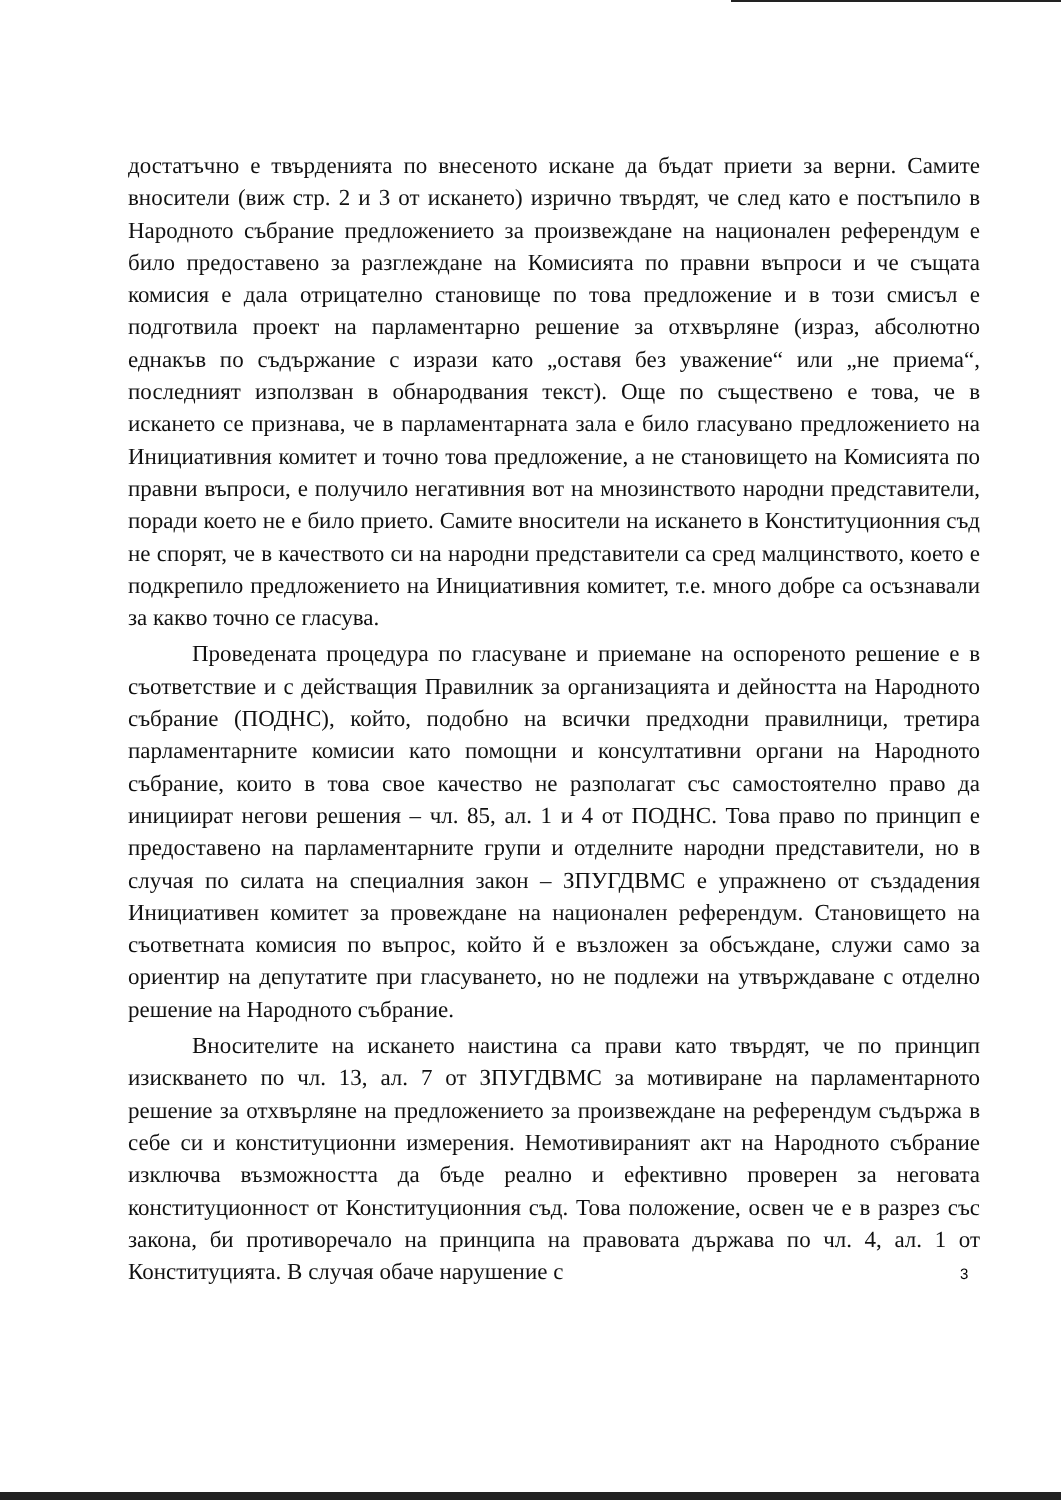достатъчно е твърденията по внесеното искане да бъдат приети за верни. Самите вносители (виж стр. 2 и 3 от искането) изрично твърдят, че след като е постъпило в Народното събрание предложението за произвеждане на национален референдум е било предоставено за разглеждане на Комисията по правни въпроси и че същата комисия е дала отрицателно становище по това предложение и в този смисъл е подготвила проект на парламентарно решение за отхвърляне (израз, абсолютно еднакъв по съдържание с изрази като „оставя без уважение“ или „не приема“, последният използван в обнародвания текст). Още по съществено е това, че в искането се признава, че в парламентарната зала е било гласувано предложението на Инициативния комитет и точно това предложение, а не становището на Комисията по правни въпроси, е получило негативния вот на мнозинството народни представители, поради което не е било прието. Самите вносители на искането в Конституционния съд не спорят, че в качеството си на народни представители са сред малцинството, което е подкрепило предложението на Инициативния комитет, т.е. много добре са осъзнавали за какво точно се гласува.
Проведената процедура по гласуване и приемане на оспореното решение е в съответствие и с действащия Правилник за организацията и дейността на Народното събрание (ПОДНС), който, подобно на всички предходни правилници, третира парламентарните комисии като помощни и консултативни органи на Народното събрание, които в това свое качество не разполагат със самостоятелно право да инициират негови решения – чл. 85, ал. 1 и 4 от ПОДНС. Това право по принцип е предоставено на парламентарните групи и отделните народни представители, но в случая по силата на специалния закон – ЗПУГДВМС е упражнено от създадения Инициативен комитет за провеждане на национален референдум. Становището на съответната комисия по въпрос, който й е възложен за обсъждане, служи само за ориентир на депутатите при гласуването, но не подлежи на утвърждаване с отделно решение на Народното събрание.
Вносителите на искането наистина са прави като твърдят, че по принцип изискването по чл. 13, ал. 7 от ЗПУГДВМС за мотивиране на парламентарното решение за отхвърляне на предложението за произвеждане на референдум съдържа в себе си и конституционни измерения. Немотивираният акт на Народното събрание изключва възможността да бъде реално и ефективно проверен за неговата конституционност от Конституционния съд. Това положение, освен че е в разрез със закона, би противоречало на принципа на правовата държава по чл. 4, ал. 1 от Конституцията. В случая обаче нарушение с
3